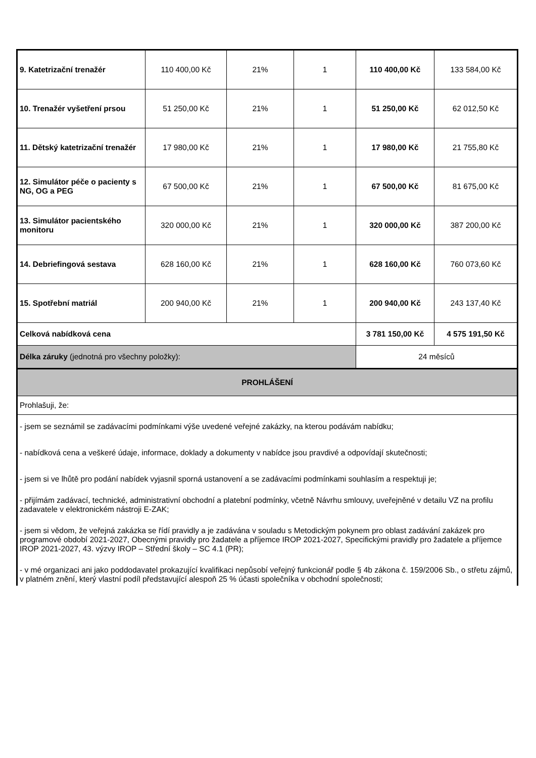| 9. Katetrizační trenažér | 110 400,00 Kč | 21% | 1 | 110 400,00 Kč | 133 584,00 Kč |
| 10. Trenažér vyšetření prsou | 51 250,00 Kč | 21% | 1 | 51 250,00 Kč | 62 012,50 Kč |
| 11. Dětský katetrizační trenažér | 17 980,00 Kč | 21% | 1 | 17 980,00 Kč | 21 755,80 Kč |
| 12. Simulátor péče o pacienty s NG, OG a PEG | 67 500,00 Kč | 21% | 1 | 67 500,00 Kč | 81 675,00 Kč |
| 13. Simulátor pacientského monitoru | 320 000,00 Kč | 21% | 1 | 320 000,00 Kč | 387 200,00 Kč |
| 14. Debriefingová sestava | 628 160,00 Kč | 21% | 1 | 628 160,00 Kč | 760 073,60 Kč |
| 15. Spotřební matriál | 200 940,00 Kč | 21% | 1 | 200 940,00 Kč | 243 137,40 Kč |
| Celková nabídková cena | | | | 3 781 150,00 Kč | 4 575 191,50 Kč |
| Délka záruky (jednotná pro všechny položky): | | | | 24 měsíců | |
| PROHLÁŠENÍ | | | | | |
| Prohlašuji, že: | | | | | |
| - jsem se seznámil se zadávacími podmínkami výše uvedené veřejné zakázky, na kterou podávám nabídku; | | | | | |
| - nabídková cena a veškeré údaje, informace, doklady a dokumenty v nabídce jsou pravdivé a odpovídají skutečnosti; | | | | | |
| - jsem si ve lhůtě pro podání nabídek vyjasnil sporná ustanovení a se zadávacími podmínkami souhlasím a respektuji je; | | | | | |
| - přijímám zadávací, technické, administrativní obchodní a platební podmínky, včetně Návrhu smlouvy, uveřejněné v detailu VZ na profilu zadavatele v elektronickém nástroji E-ZAK; | | | | | |
| - jsem si vědom, že veřejná zakázka se řídí pravidly a je zadávána v souladu s Metodickým pokynem pro oblast zadávání zakázek pro programové období 2021-2027, Obecnými pravidly pro žadatele a příjemce IROP 2021-2027, Specifickými pravidly pro žadatele a příjemce IROP 2021-2027, 43. výzvy IROP – Střední školy – SC 4.1 (PR); | | | | | |
| - v mé organizaci ani jako poddodavatel prokazující kvalifikaci nepůsobí veřejný funkcionář podle § 4b zákona č. 159/2006 Sb., o střetu zájmů, v platném znění, který vlastní podíl představující alespoň 25 % účasti společníka v obchodní společnosti; | | | | | |